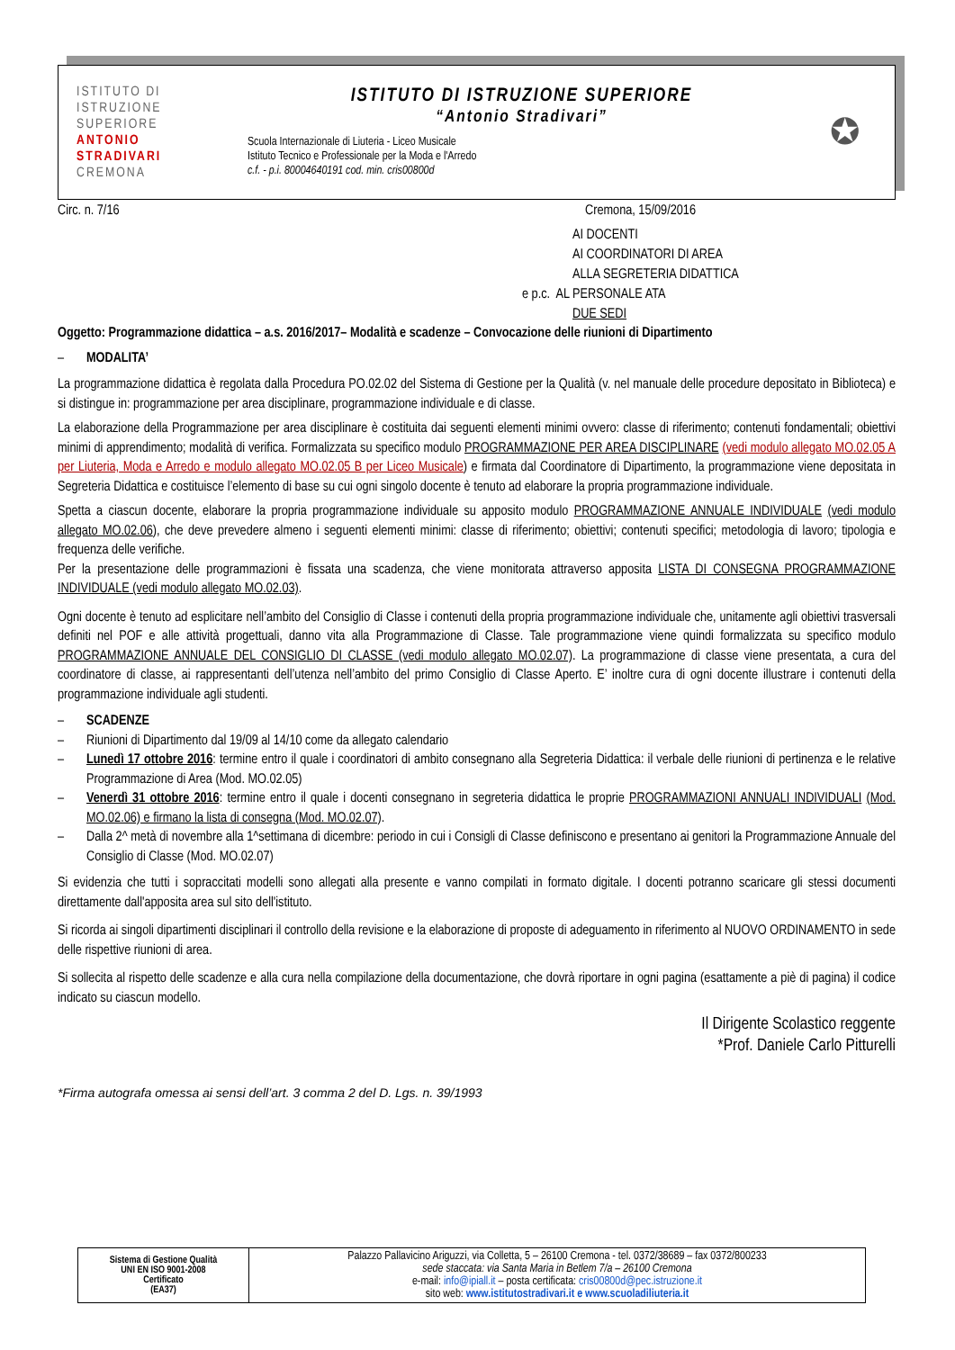ISTITUTO DI
ISTRUZIONE
SUPERIORE
ANTONIO
STRADIVARI
CREMONA
ISTITUTO DI ISTRUZIONE SUPERIORE
“Antonio Stradivari”
Scuola Internazionale di Liuteria - Liceo Musicale
Istituto Tecnico e Professionale per la Moda e l'Arredo
c.f. - p.i. 80004640191 cod. min. cris00800d
✪
Circ. n. 7/16 Cremona, 15/09/2016
AI DOCENTI
AI COORDINATORI DI AREA
ALLA SEGRETERIA DIDATTICA
e p.c. AL PERSONALE ATA
DUE SEDI
Oggetto: Programmazione didattica – a.s. 2016/2017– Modalità e scadenze – Convocazione delle riunioni di Dipartimento
– MODALITA’
La programmazione didattica è regolata dalla Procedura PO.02.02 del Sistema di Gestione per la Qualità (v. nel manuale delle procedure depositato in Biblioteca) e si distingue in: programmazione per area disciplinare, programmazione individuale e di classe.
La elaborazione della Programmazione per area disciplinare è costituita dai seguenti elementi minimi ovvero: classe di riferimento; contenuti fondamentali; obiettivi minimi di apprendimento; modalità di verifica. Formalizzata su specifico modulo PROGRAMMAZIONE PER AREA DISCIPLINARE (vedi modulo allegato MO.02.05 A per Liuteria, Moda e Arredo e modulo allegato MO.02.05 B per Liceo Musicale) e firmata dal Coordinatore di Dipartimento, la programmazione viene depositata in Segreteria Didattica e costituisce l’elemento di base su cui ogni singolo docente è tenuto ad elaborare la propria programmazione individuale.
Spetta a ciascun docente, elaborare la propria programmazione individuale su apposito modulo PROGRAMMAZIONE ANNUALE INDIVIDUALE (vedi modulo allegato MO.02.06), che deve prevedere almeno i seguenti elementi minimi: classe di riferimento; obiettivi; contenuti specifici; metodologia di lavoro; tipologia e frequenza delle verifiche.
Per la presentazione delle programmazioni è fissata una scadenza, che viene monitorata attraverso apposita LISTA DI CONSEGNA PROGRAMMAZIONE INDIVIDUALE (vedi modulo allegato MO.02.03).
Ogni docente è tenuto ad esplicitare nell’ambito del Consiglio di Classe i contenuti della propria programmazione individuale che, unitamente agli obiettivi trasversali definiti nel POF e alle attività progettuali, danno vita alla Programmazione di Classe. Tale programmazione viene quindi formalizzata su specifico modulo PROGRAMMAZIONE ANNUALE DEL CONSIGLIO DI CLASSE (vedi modulo allegato MO.02.07). La programmazione di classe viene presentata, a cura del coordinatore di classe, ai rappresentanti dell’utenza nell’ambito del primo Consiglio di Classe Aperto. E’ inoltre cura di ogni docente illustrare i contenuti della programmazione individuale agli studenti.
– SCADENZE
– Riunioni di Dipartimento dal 19/09 al 14/10 come da allegato calendario
– Lunedì 17 ottobre 2016: termine entro il quale i coordinatori di ambito consegnano alla Segreteria Didattica: il verbale delle riunioni di pertinenza e le relative Programmazione di Area (Mod. MO.02.05)
– Venerdì 31 ottobre 2016: termine entro il quale i docenti consegnano in segreteria didattica le proprie PROGRAMMAZIONI ANNUALI INDIVIDUALI (Mod. MO.02.06) e firmano la lista di consegna (Mod. MO.02.07).
– Dalla 2^ metà di novembre alla 1^settimana di dicembre: periodo in cui i Consigli di Classe definiscono e presentano ai genitori la Programmazione Annuale del Consiglio di Classe (Mod. MO.02.07)
Si evidenzia che tutti i sopraccitati modelli sono allegati alla presente e vanno compilati in formato digitale. I docenti potranno scaricare gli stessi documenti direttamente dall'apposita area sul sito dell'istituto.
Si ricorda ai singoli dipartimenti disciplinari il controllo della revisione e la elaborazione di proposte di adeguamento in riferimento al NUOVO ORDINAMENTO in sede delle rispettive riunioni di area.
Si sollecita al rispetto delle scadenze e alla cura nella compilazione della documentazione, che dovrà riportare in ogni pagina (esattamente a piè di pagina) il codice indicato su ciascun modello.
Il Dirigente Scolastico reggente
*Prof. Daniele Carlo Pitturelli
*Firma autografa omessa ai sensi dell’art. 3 comma 2 del D. Lgs. n. 39/1993
| Sistema di Gestione Qualità UNI EN ISO 9001-2008 Certificato (EA37) | Palazzo Pallavicino Ariguzzi, via Colletta, 5 – 26100 Cremona - tel. 0372/38689 – fax 0372/800233 sede staccata: via Santa Maria in Betlem 7/a – 26100 Cremona e-mail: info@ipiall.it – posta certificata: cris00800d@pec.istruzione.it sito web: www.istitutostradivari.it e www.scuoladiliuteria.it |